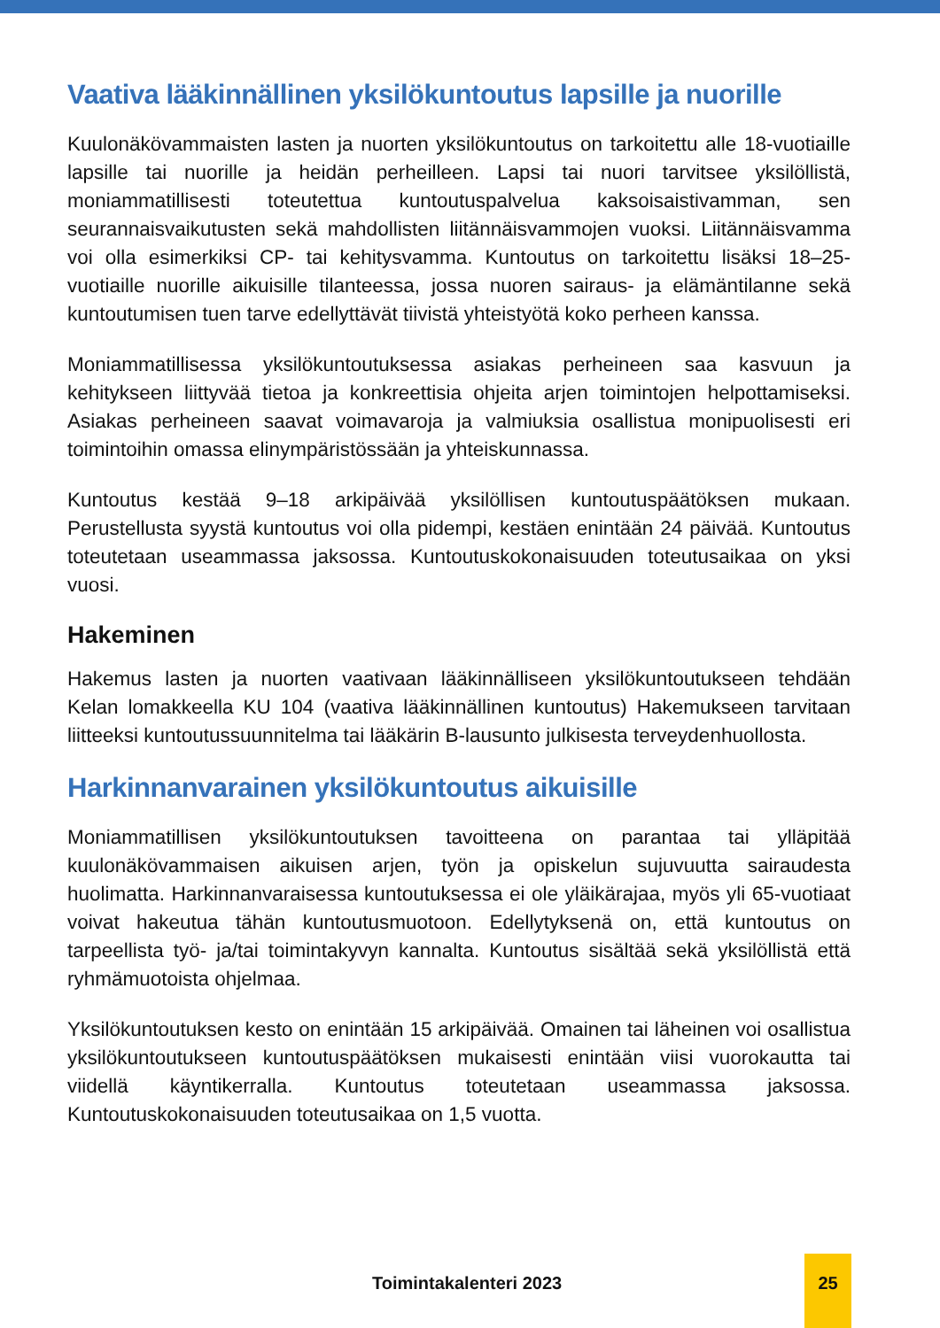Vaativa lääkinnällinen yksilökuntoutus lapsille ja nuorille
Kuulonäkövammaisten lasten ja nuorten yksilökuntoutus on tarkoitettu alle 18-vuotiaille lapsille tai nuorille ja heidän perheilleen. Lapsi tai nuori tarvitsee yksilöllistä, moniammatillisesti toteutettua kuntoutuspalvelua kaksoisaistivamman, sen seurannaisvaikutusten sekä mahdollisten liitännäisvammojen vuoksi. Liitännäisvamma voi olla esimerkiksi CP- tai kehitysvamma. Kuntoutus on tarkoitettu lisäksi 18–25-vuotiaille nuorille aikuisille tilanteessa, jossa nuoren sairaus- ja elämäntilanne sekä kuntoutumisen tuen tarve edellyttävät tiivistä yhteistyötä koko perheen kanssa.
Moniammatillisessa yksilökuntoutuksessa asiakas perheineen saa kasvuun ja kehitykseen liittyvää tietoa ja konkreettisia ohjeita arjen toimintojen helpottamiseksi. Asiakas perheineen saavat voimavaroja ja valmiuksia osallistua monipuolisesti eri toimintoihin omassa elinympäristössään ja yhteiskunnassa.
Kuntoutus kestää 9–18 arkipäivää yksilöllisen kuntoutuspäätöksen mukaan. Perustellusta syystä kuntoutus voi olla pidempi, kestäen enintään 24 päivää. Kuntoutus toteutetaan useammassa jaksossa. Kuntoutuskokonaisuuden toteutusaikaa on yksi vuosi.
Hakeminen
Hakemus lasten ja nuorten vaativaan lääkinnälliseen yksilökuntoutukseen tehdään Kelan lomakkeella KU 104 (vaativa lääkinnällinen kuntoutus) Hakemukseen tarvitaan liitteeksi kuntoutussuunnitelma tai lääkärin B-lausunto julkisesta terveydenhuollosta.
Harkinnanvarainen yksilökuntoutus aikuisille
Moniammatillisen yksilökuntoutuksen tavoitteena on parantaa tai ylläpitää kuulonäkövammaisen aikuisen arjen, työn ja opiskelun sujuvuutta sairaudesta huolimatta. Harkinnanvaraisessa kuntoutuksessa ei ole yläikärajaa, myös yli 65-vuotiaat voivat hakeutua tähän kuntoutusmuotoon. Edellytyksenä on, että kuntoutus on tarpeellista työ- ja/tai toimintakyvyn kannalta. Kuntoutus sisältää sekä yksilöllistä että ryhmämuotoista ohjelmaa.
Yksilökuntoutuksen kesto on enintään 15 arkipäivää. Omainen tai läheinen voi osallistua yksilökuntoutukseen kuntoutuspäätöksen mukaisesti enintään viisi vuorokautta tai viidellä käyntikerralla. Kuntoutus toteutetaan useammassa jaksossa. Kuntoutuskokonaisuuden toteutusaikaa on 1,5 vuotta.
Toimintakalenteri 2023
25